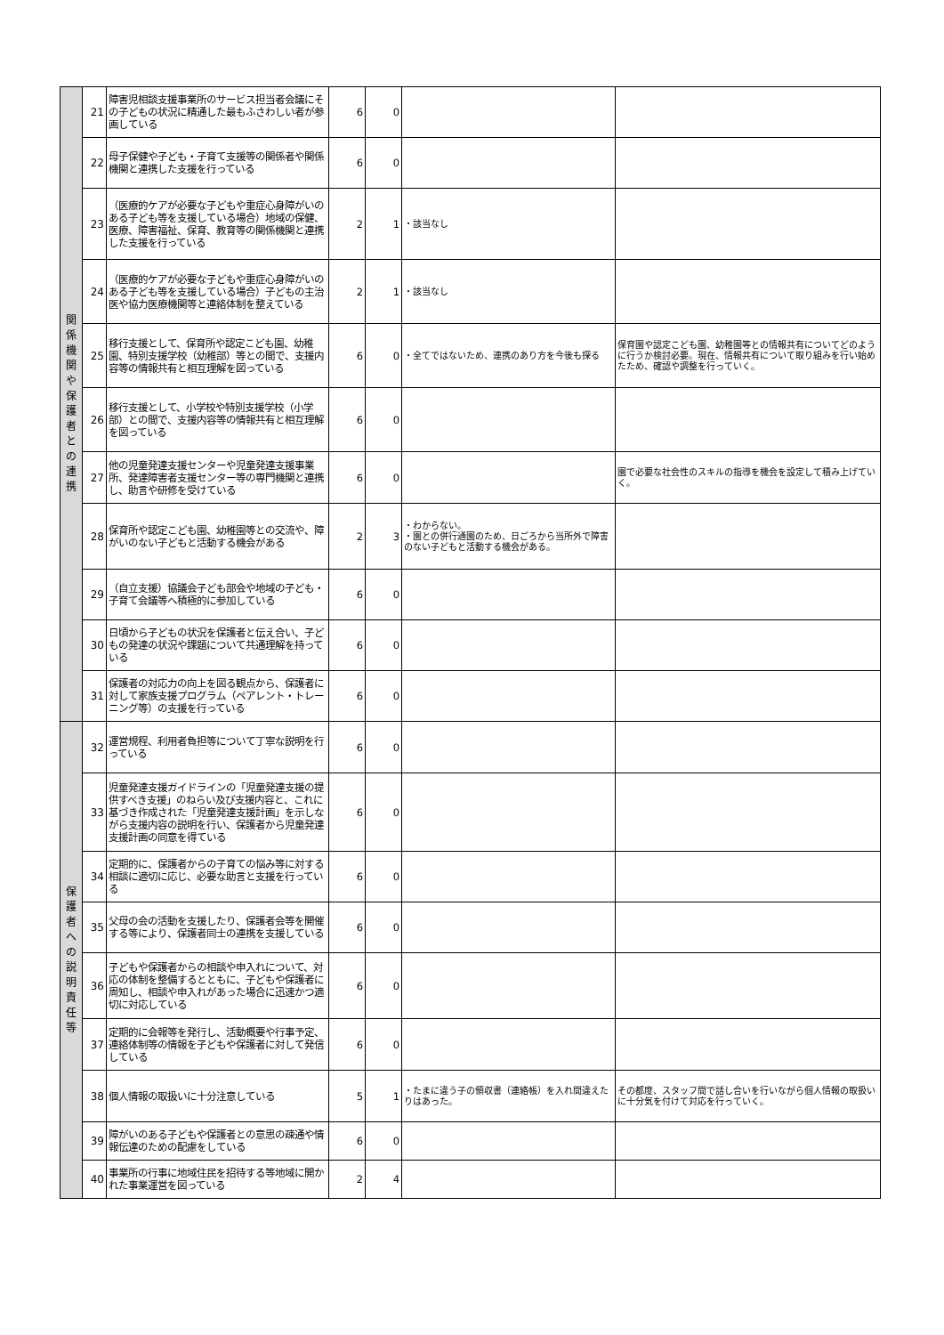| 関 係 機 関 や 保 護 者 と の 連 携 | 21 | 障害児相談支援事業所のサービス担当者会議にその子どもの状況に精通した最もふさわしい者が参画している | 6 | 0 | | |
| | 22 | 母子保健や子ども・子育て支援等の関係者や関係機関と連携した支援を行っている | 6 | 0 | | |
| | 23 | （医療的ケアが必要な子どもや重症心身障がいのある子ども等を支援している場合）地域の保健、医療、障害福祉、保育、教育等の関係機関と連携した支援を行っている | 2 | 1 | ・該当なし | |
| | 24 | （医療的ケアが必要な子どもや重症心身障がいのある子ども等を支援している場合）子どもの主治医や協力医療機関等と連絡体制を整えている | 2 | 1 | ・該当なし | |
| | 25 | 移行支援として、保育所や認定こども園、幼稚園、特別支援学校（幼稚部）等との間で、支援内容等の情報共有と相互理解を図っている | 6 | 0 | ・全てではないため、連携のあり方を今後も探る | 保育園や認定こども園、幼稚園等との情報共有についてどのように行うか検討必要。現在、情報共有について取り組みを行い始めたため、確認や調整を行っていく。 |
| | 26 | 移行支援として、小学校や特別支援学校（小学部）との間で、支援内容等の情報共有と相互理解を図っている | 6 | 0 | | |
| | 27 | 他の児童発達支援センターや児童発達支援事業所、発達障害者支援センター等の専門機関と連携し、助言や研修を受けている | 6 | 0 | | 園で必要な社会性のスキルの指導を機会を設定して積み上げていく。 |
| | 28 | 保育所や認定こども園、幼稚園等との交流や、障がいのない子どもと活動する機会がある | 2 | 3 | ・わからない。 ・園との併行通園のため、日ごろから当所外で障害のない子どもと活動する機会がある。 | |
| | 29 | （自立支援）協議会子ども部会や地域の子ども・子育て会議等へ積極的に参加している | 6 | 0 | | |
| | 30 | 日頃から子どもの状況を保護者と伝え合い、子どもの発達の状況や課題について共通理解を持っている | 6 | 0 | | |
| | 31 | 保護者の対応力の向上を図る観点から、保護者に対して家族支援プログラム（ペアレント・トレーニング等）の支援を行っている | 6 | 0 | | |
| 保 護 者 へ の 説 明 責 任 等 | 32 | 運営規程、利用者負担等について丁寧な説明を行っている | 6 | 0 | | |
| | 33 | 児童発達支援ガイドラインの「児童発達支援の提供すべき支援」のねらい及び支援内容と、これに基づき作成された「児童発達支援計画」を示しながら支援内容の説明を行い、保護者から児童発達支援計画の同意を得ている | 6 | 0 | | |
| | 34 | 定期的に、保護者からの子育ての悩み等に対する相談に適切に応じ、必要な助言と支援を行っている | 6 | 0 | | |
| | 35 | 父母の会の活動を支援したり、保護者会等を開催する等により、保護者同士の連携を支援している | 6 | 0 | | |
| | 36 | 子どもや保護者からの相談や申入れについて、対応の体制を整備するとともに、子どもや保護者に周知し、相談や申入れがあった場合に迅速かつ適切に対応している | 6 | 0 | | |
| | 37 | 定期的に会報等を発行し、活動概要や行事予定、連絡体制等の情報を子どもや保護者に対して発信している | 6 | 0 | | |
| | 38 | 個人情報の取扱いに十分注意している | 5 | 1 | ・たまに違う子の領収書（連絡帳）を入れ間違えたりはあった。 | その都度、スタッフ間で話し合いを行いながら個人情報の取扱いに十分気を付けて対応を行っていく。 |
| | 39 | 障がいのある子どもや保護者との意思の疎通や情報伝達のための配慮をしている | 6 | 0 | | |
| | 40 | 事業所の行事に地域住民を招待する等地域に開かれた事業運営を図っている | 2 | 4 | | |